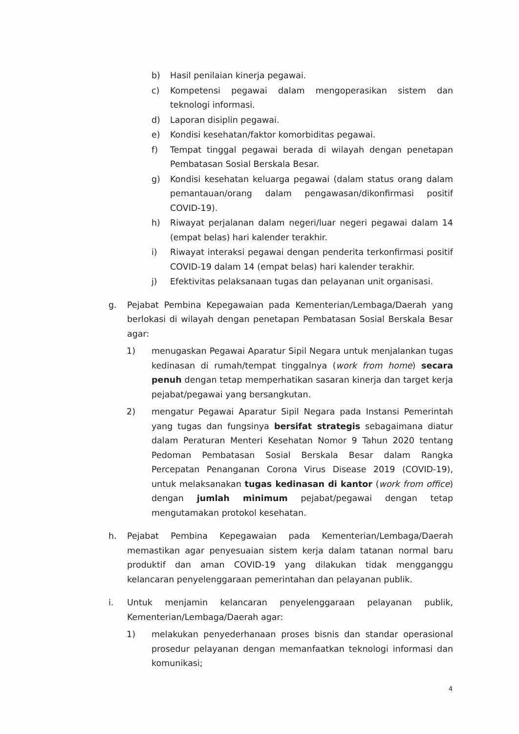b) Hasil penilaian kinerja pegawai.
c) Kompetensi pegawai dalam mengoperasikan sistem dan teknologi informasi.
d) Laporan disiplin pegawai.
e) Kondisi kesehatan/faktor komorbiditas pegawai.
f) Tempat tinggal pegawai berada di wilayah dengan penetapan Pembatasan Sosial Berskala Besar.
g) Kondisi kesehatan keluarga pegawai (dalam status orang dalam pemantauan/orang dalam pengawasan/dikonfirmasi positif COVID-19).
h) Riwayat perjalanan dalam negeri/luar negeri pegawai dalam 14 (empat belas) hari kalender terakhir.
i) Riwayat interaksi pegawai dengan penderita terkonfirmasi positif COVID-19 dalam 14 (empat belas) hari kalender terakhir.
j) Efektivitas pelaksanaan tugas dan pelayanan unit organisasi.
g. Pejabat Pembina Kepegawaian pada Kementerian/Lembaga/Daerah yang berlokasi di wilayah dengan penetapan Pembatasan Sosial Berskala Besar agar:
1) menugaskan Pegawai Aparatur Sipil Negara untuk menjalankan tugas kedinasan di rumah/tempat tinggalnya (work from home) secara penuh dengan tetap memperhatikan sasaran kinerja dan target kerja pejabat/pegawai yang bersangkutan.
2) mengatur Pegawai Aparatur Sipil Negara pada Instansi Pemerintah yang tugas dan fungsinya bersifat strategis sebagaimana diatur dalam Peraturan Menteri Kesehatan Nomor 9 Tahun 2020 tentang Pedoman Pembatasan Sosial Berskala Besar dalam Rangka Percepatan Penanganan Corona Virus Disease 2019 (COVID-19), untuk melaksanakan tugas kedinasan di kantor (work from office) dengan jumlah minimum pejabat/pegawai dengan tetap mengutamakan protokol kesehatan.
h. Pejabat Pembina Kepegawaian pada Kementerian/Lembaga/Daerah memastikan agar penyesuaian sistem kerja dalam tatanan normal baru produktif dan aman COVID-19 yang dilakukan tidak mengganggu kelancaran penyelenggaraan pemerintahan dan pelayanan publik.
i. Untuk menjamin kelancaran penyelenggaraan pelayanan publik, Kementerian/Lembaga/Daerah agar:
1) melakukan penyederhanaan proses bisnis dan standar operasional prosedur pelayanan dengan memanfaatkan teknologi informasi dan komunikasi;
4